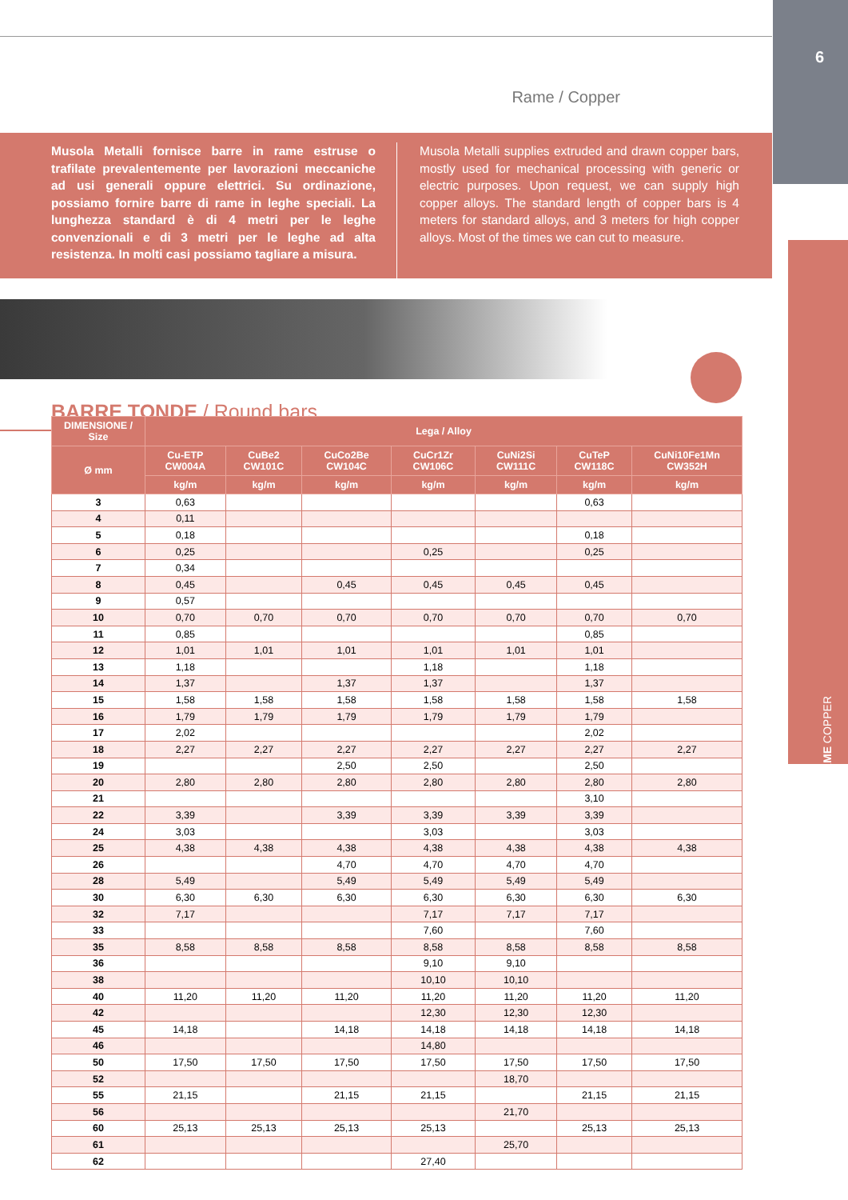6
Rame / Copper
Musola Metalli fornisce barre in rame estruse o trafilate prevalentemente per lavorazioni meccaniche ad usi generali oppure elettrici. Su ordinazione, possiamo fornire barre di rame in leghe speciali. La lunghezza standard è di 4 metri per le leghe convenzionali e di 3 metri per le leghe ad alta resistenza. In molti casi possiamo tagliare a misura.
Musola Metalli supplies extruded and drawn copper bars, mostly used for mechanical processing with generic or electric purposes. Upon request, we can supply high copper alloys. The standard length of copper bars is 4 meters for standard alloys, and 3 meters for high copper alloys. Most of the times we can cut to measure.
BARRE TONDE / Round bars
| DIMENSIONE / Size | Lega / Alloy | | | | | | |
| --- | --- | --- | --- | --- | --- | --- | --- |
| Ø mm | Cu-ETP CW004A | CuBe2 CW101C | CuCo2Be CW104C | CuCr1Zr CW106C | CuNi2Si CW111C | CuTeP CW118C | CuNi10Fe1Mn CW352H |
| | kg/m | kg/m | kg/m | kg/m | kg/m | kg/m | kg/m |
| 3 | 0,63 | | | | | 0,63 | |
| 4 | 0,11 | | | | | | |
| 5 | 0,18 | | | | | 0,18 | |
| 6 | 0,25 | | | 0,25 | | 0,25 | |
| 7 | 0,34 | | | | | | |
| 8 | 0,45 | | 0,45 | 0,45 | 0,45 | 0,45 | |
| 9 | 0,57 | | | | | | |
| 10 | 0,70 | 0,70 | 0,70 | 0,70 | 0,70 | 0,70 | 0,70 |
| 11 | 0,85 | | | | | 0,85 | |
| 12 | 1,01 | 1,01 | 1,01 | 1,01 | 1,01 | 1,01 | |
| 13 | 1,18 | | | 1,18 | | 1,18 | |
| 14 | 1,37 | | 1,37 | 1,37 | | 1,37 | |
| 15 | 1,58 | 1,58 | 1,58 | 1,58 | 1,58 | 1,58 | 1,58 |
| 16 | 1,79 | 1,79 | 1,79 | 1,79 | 1,79 | 1,79 | |
| 17 | 2,02 | | | | | 2,02 | |
| 18 | 2,27 | 2,27 | 2,27 | 2,27 | 2,27 | 2,27 | 2,27 |
| 19 | | | 2,50 | 2,50 | | 2,50 | |
| 20 | 2,80 | 2,80 | 2,80 | 2,80 | 2,80 | 2,80 | 2,80 |
| 21 | | | | | | 3,10 | |
| 22 | 3,39 | | 3,39 | 3,39 | 3,39 | 3,39 | |
| 24 | 3,03 | | | 3,03 | | 3,03 | |
| 25 | 4,38 | 4,38 | 4,38 | 4,38 | 4,38 | 4,38 | 4,38 |
| 26 | | | 4,70 | 4,70 | 4,70 | 4,70 | |
| 28 | 5,49 | | 5,49 | 5,49 | 5,49 | 5,49 | |
| 30 | 6,30 | 6,30 | 6,30 | 6,30 | 6,30 | 6,30 | 6,30 |
| 32 | 7,17 | | | 7,17 | 7,17 | 7,17 | |
| 33 | | | | 7,60 | | 7,60 | |
| 35 | 8,58 | 8,58 | 8,58 | 8,58 | 8,58 | 8,58 | 8,58 |
| 36 | | | | 9,10 | 9,10 | | |
| 38 | | | | 10,10 | 10,10 | | |
| 40 | 11,20 | 11,20 | 11,20 | 11,20 | 11,20 | 11,20 | 11,20 |
| 42 | | | | 12,30 | 12,30 | 12,30 | |
| 45 | 14,18 | | 14,18 | 14,18 | 14,18 | 14,18 | 14,18 |
| 46 | | | | 14,80 | | | |
| 50 | 17,50 | 17,50 | 17,50 | 17,50 | 17,50 | 17,50 | 17,50 |
| 52 | | | | | 18,70 | | |
| 55 | 21,15 | | 21,15 | 21,15 | | 21,15 | 21,15 |
| 56 | | | | | 21,70 | | |
| 60 | 25,13 | 25,13 | 25,13 | 25,13 | | 25,13 | 25,13 |
| 61 | | | | | 25,70 | | |
| 62 | | | | 27,40 | | | |
RAME COPPER